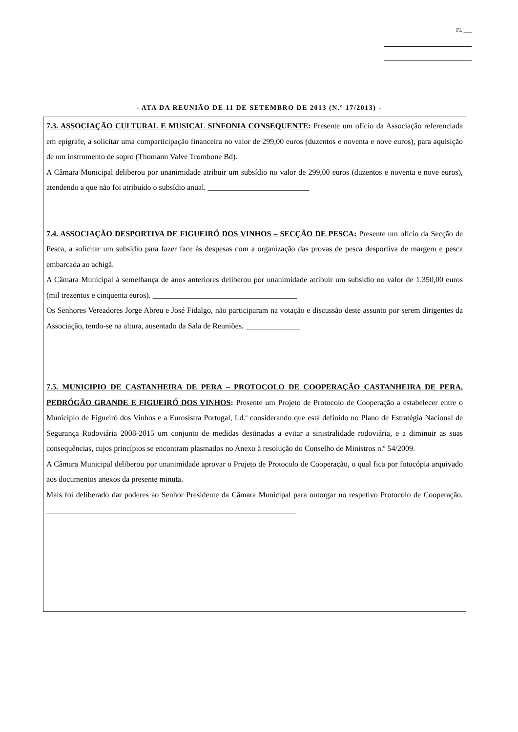FL ___
- ATA DA REUNIÃO DE 11 DE SETEMBRO DE 2013 (N.º 17/2013) -
7.3. ASSOCIAÇÃO CULTURAL E MUSICAL SINFONIA CONSEQUENTE: Presente um ofício da Associação referenciada em epígrafe, a solicitar uma comparticipação financeira no valor de 299,00 euros (duzentos e noventa e nove euros), para aquisição de um instrumento de sopro (Thomann Valve Trombone Bd).
A Câmara Municipal deliberou por unanimidade atribuir um subsídio no valor de 299,00 euros (duzentos e noventa e nove euros), atendendo a que não foi atribuído o subsídio anual. __________________________
7.4. ASSOCIAÇÃO DESPORTIVA DE FIGUEIRÓ DOS VINHOS – SECÇÃO DE PESCA: Presente um ofício da Secção de Pesca, a solicitar um subsídio para fazer face às despesas com a organização das provas de pesca desportiva de margem e pesca embarcada ao achigã.
A Câmara Municipal à semelhança de anos anteriores deliberou por unanimidade atribuir um subsídio no valor de 1.350,00 euros (mil trezentos e cinquenta euros). _____________________________________
Os Senhores Vereadores Jorge Abreu e José Fidalgo, não participaram na votação e discussão deste assunto por serem dirigentes da Associação, tendo-se na altura, ausentado da Sala de Reuniões. ______________
7.5. MUNICIPIO DE CASTANHEIRA DE PERA – PROTOCOLO DE COOPERAÇÃO CASTANHEIRA DE PERA, PEDRÓGÃO GRANDE E FIGUEIRÓ DOS VINHOS: Presente um Projeto de Protocolo de Cooperação a estabelecer entre o Município de Figueiró dos Vinhos e a Eurosistra Portugal, Ld.ª considerando que está definido no Plano de Estratégia Nacional de Segurança Rodoviária 2008-2015 um conjunto de medidas destinadas a evitar a sinistralidade rodoviária, e a diminuir as suas consequências, cujos princípios se encontram plasmados no Anexo à resolução do Conselho de Ministros n.º 54/2009.
A Câmara Municipal deliberou por unanimidade aprovar o Projeto de Protocolo de Cooperação, o qual fica por fotocópia arquivado aos documentos anexos da presente minuta.
Mais foi deliberado dar poderes ao Senhor Presidente da Câmara Municipal para outorgar no respetivo Protocolo de Cooperação. ________________________________________________________________